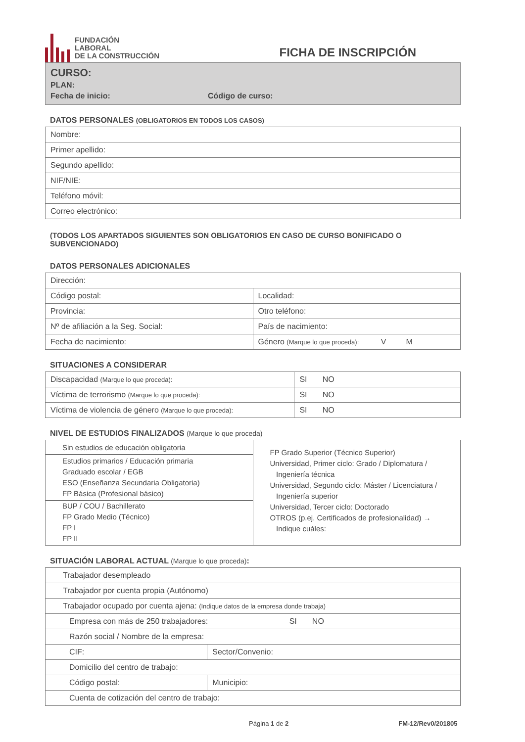FUNDACIÓN
LABORAL
DE LA CONSTRUCCIÓN
FICHA DE INSCRIPCIÓN
CURSO:
PLAN:
Fecha de inicio: Código de curso:
DATOS PERSONALES (OBLIGATORIOS EN TODOS LOS CASOS)
| Nombre: |
| Primer apellido: |
| Segundo apellido: |
| NIF/NIE: |
| Teléfono móvil: |
| Correo electrónico: |
(TODOS LOS APARTADOS SIGUIENTES SON OBLIGATORIOS EN CASO DE CURSO BONIFICADO O SUBVENCIONADO)
DATOS PERSONALES ADICIONALES
| Dirección: | |
| Código postal: | Localidad: |
| Provincia: | Otro teléfono: |
| Nº de afiliación a la Seg. Social: | País de nacimiento: |
| Fecha de nacimiento: | Género (Marque lo que proceda): V M |
SITUACIONES A CONSIDERAR
| Discapacidad (Marque lo que proceda): | SI NO |
| Víctima de terrorismo (Marque lo que proceda): | SI NO |
| Víctima de violencia de género (Marque lo que proceda): | SI NO |
NIVEL DE ESTUDIOS FINALIZADOS (Marque lo que proceda)
| Sin estudios de educación obligatoria Estudios primarios / Educación primaria Graduado escolar / EGB ESO (Enseñanza Secundaria Obligatoria) FP Básica (Profesional básico) BUP / COU / Bachillerato FP Grado Medio (Técnico) FP I FP II | FP Grado Superior (Técnico Superior) Universidad, Primer ciclo: Grado / Diplomatura / Ingeniería técnica Universidad, Segundo ciclo: Máster / Licenciatura / Ingeniería superior Universidad, Tercer ciclo: Doctorado OTROS (p.ej. Certificados de profesionalidad) → Indique cuáles: |
SITUACIÓN LABORAL ACTUAL (Marque lo que proceda):
| Trabajador desempleado | |
| Trabajador por cuenta propia (Autónomo) | |
| Trabajador ocupado por cuenta ajena: (Indique datos de la empresa donde trabaja) | |
| Empresa con más de 250 trabajadores: SI NO | |
| Razón social / Nombre de la empresa: | |
| CIF: | Sector/Convenio: |
| Domicilio del centro de trabajo: | |
| Código postal: | Municipio: |
| Cuenta de cotización del centro de trabajo: | |
Página 1 de 2 FM-12/Rev0/201805